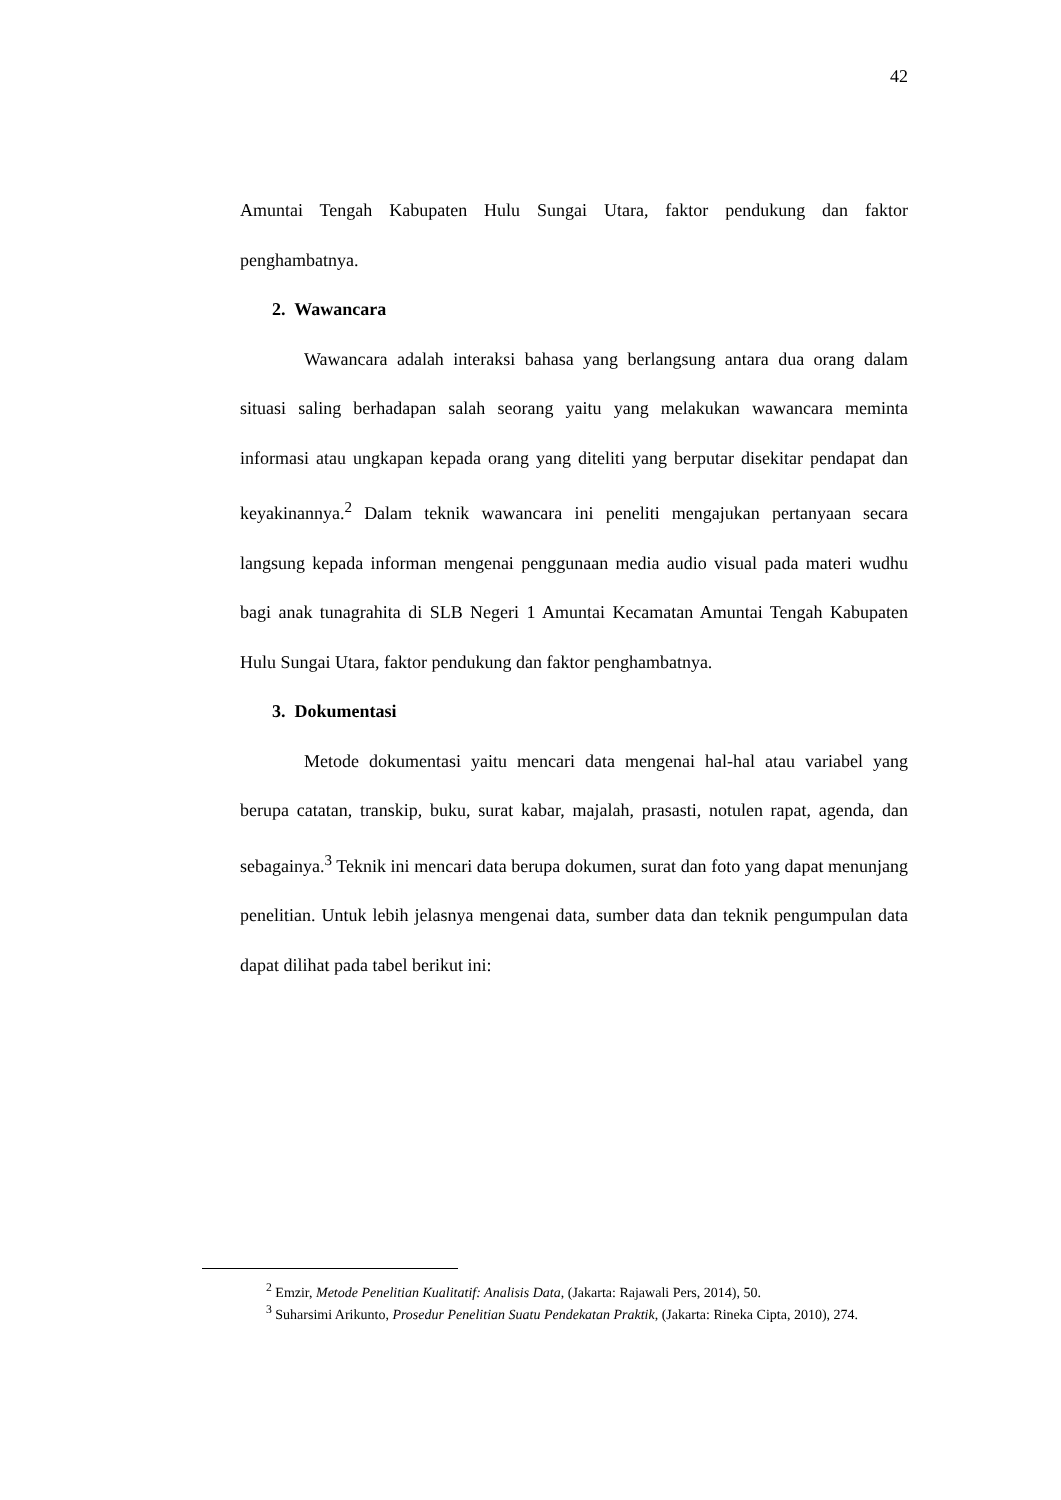42
Amuntai Tengah Kabupaten Hulu Sungai Utara, faktor pendukung dan faktor penghambatnya.
2. Wawancara
Wawancara adalah interaksi bahasa yang berlangsung antara dua orang dalam situasi saling berhadapan salah seorang yaitu yang melakukan wawancara meminta informasi atau ungkapan kepada orang yang diteliti yang berputar disekitar pendapat dan keyakinannya.<sup>2</sup> Dalam teknik wawancara ini peneliti mengajukan pertanyaan secara langsung kepada informan mengenai penggunaan media audio visual pada materi wudhu bagi anak tunagrahita di SLB Negeri 1 Amuntai Kecamatan Amuntai Tengah Kabupaten Hulu Sungai Utara, faktor pendukung dan faktor penghambatnya.
3. Dokumentasi
Metode dokumentasi yaitu mencari data mengenai hal-hal atau variabel yang berupa catatan, transkip, buku, surat kabar, majalah, prasasti, notulen rapat, agenda, dan sebagainya.<sup>3</sup> Teknik ini mencari data berupa dokumen, surat dan foto yang dapat menunjang penelitian. Untuk lebih jelasnya mengenai data, sumber data dan teknik pengumpulan data dapat dilihat pada tabel berikut ini:
<sup>2</sup> Emzir, Metode Penelitian Kualitatif: Analisis Data, (Jakarta: Rajawali Pers, 2014), 50.
<sup>3</sup> Suharsimi Arikunto, Prosedur Penelitian Suatu Pendekatan Praktik, (Jakarta: Rineka Cipta, 2010), 274.